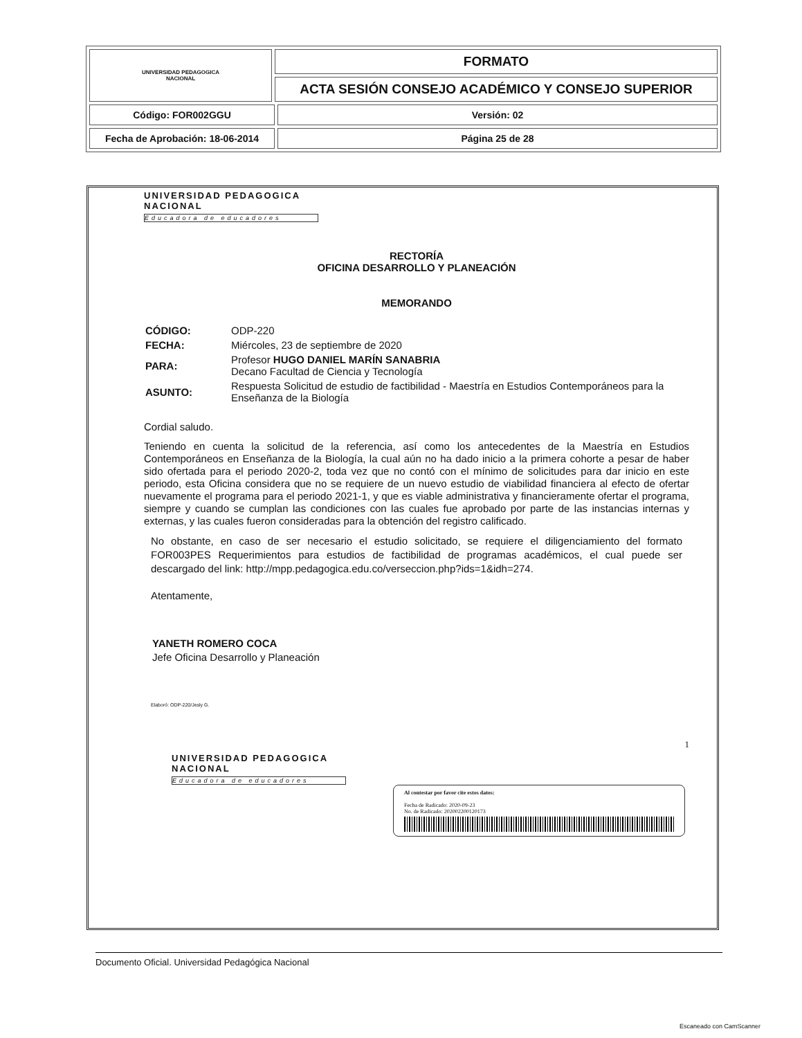| UNIVERSIDAD PEDAGOGICA NACIONAL | FORMATO | |
| | ACTA SESIÓN CONSEJO ACADÉMICO Y CONSEJO SUPERIOR | |
| Código: FOR002GGU | | Versión: 02 |
| Fecha de Aprobación: 18-06-2014 | | Página 25 de 28 |
UNIVERSIDAD PEDAGOGICA
NACIONAL
Educadora de educadores
RECTORÍA
OFICINA DESARROLLO Y PLANEACIÓN
MEMORANDO
| CÓDIGO: | ODP-220 |
| FECHA: | Miércoles, 23 de septiembre de 2020 |
| PARA: | Profesor HUGO DANIEL MARÍN SANABRIA Decano Facultad de Ciencia y Tecnología |
| ASUNTO: | Respuesta Solicitud de estudio de factibilidad - Maestría en Estudios Contemporáneos para la Enseñanza de la Biología |
Cordial saludo.
Teniendo en cuenta la solicitud de la referencia, así como los antecedentes de la Maestría en Estudios Contemporáneos en Enseñanza de la Biología, la cual aún no ha dado inicio a la primera cohorte a pesar de haber sido ofertada para el periodo 2020-2, toda vez que no contó con el mínimo de solicitudes para dar inicio en este periodo, esta Oficina considera que no se requiere de un nuevo estudio de viabilidad financiera al efecto de ofertar nuevamente el programa para el periodo 2021-1, y que es viable administrativa y financieramente ofertar el programa, siempre y cuando se cumplan las condiciones con las cuales fue aprobado por parte de las instancias internas y externas, y las cuales fueron consideradas para la obtención del registro calificado.
No obstante, en caso de ser necesario el estudio solicitado, se requiere el diligenciamiento del formato FOR003PES Requerimientos para estudios de factibilidad de programas académicos, el cual puede ser descargado del link: http://mpp.pedagogica.edu.co/verseccion.php?ids=1&idh=274.
Atentamente,
YANETH ROMERO COCA
Jefe Oficina Desarrollo y Planeación
Elaboró: ODP-220/Jesly G.
1
UNIVERSIDAD PEDAGOGICA
NACIONAL
Educadora de educadores
Al contestar por favor cite estos datos:
Fecha de Radicado: 2020-09-23
No. de Radicado: 202002200120173
Documento Oficial. Universidad Pedagógica Nacional
Escaneado con CamScanner